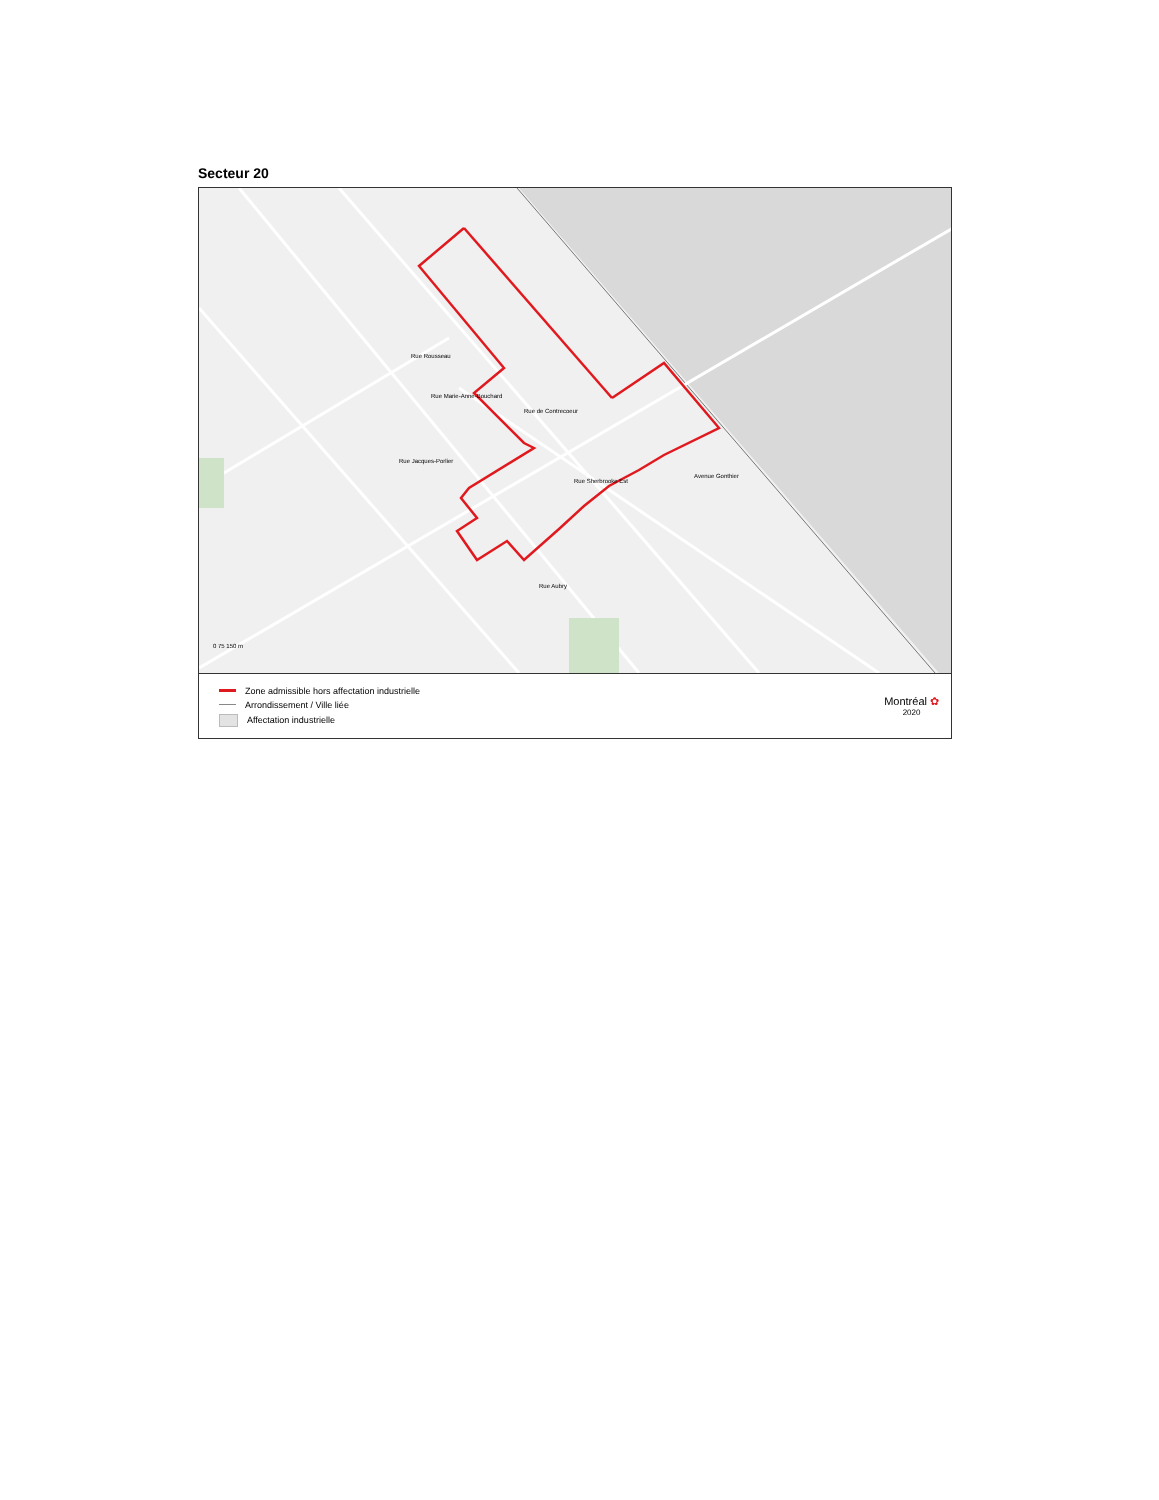Secteur 20
Rue Rousseau
Rue Marie-Anne-Bouchard
Rue de Contrecoeur
Rue Jacques-Porlier
Rue Sherbrooke Est
Avenue Gonthier
Rue Aubry
0 75 150 m
Zone admissible hors affectation industrielle
Arrondissement / Ville liée
Affectation industrielle
Montréal ✿
2020